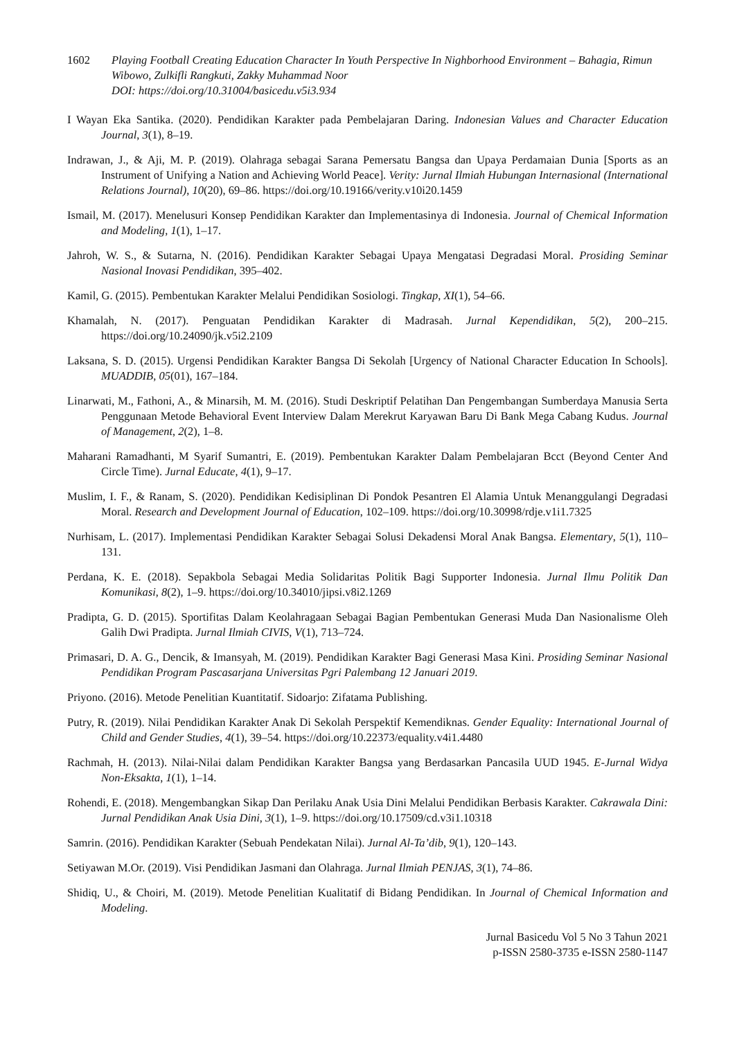1602 Playing Football Creating Education Character In Youth Perspective In Nighborhood Environment – Bahagia, Rimun Wibowo, Zulkifli Rangkuti, Zakky Muhammad Noor
DOI: https://doi.org/10.31004/basicedu.v5i3.934
I Wayan Eka Santika. (2020). Pendidikan Karakter pada Pembelajaran Daring. Indonesian Values and Character Education Journal, 3(1), 8–19.
Indrawan, J., & Aji, M. P. (2019). Olahraga sebagai Sarana Pemersatu Bangsa dan Upaya Perdamaian Dunia [Sports as an Instrument of Unifying a Nation and Achieving World Peace]. Verity: Jurnal Ilmiah Hubungan Internasional (International Relations Journal), 10(20), 69–86. https://doi.org/10.19166/verity.v10i20.1459
Ismail, M. (2017). Menelusuri Konsep Pendidikan Karakter dan Implementasinya di Indonesia. Journal of Chemical Information and Modeling, 1(1), 1–17.
Jahroh, W. S., & Sutarna, N. (2016). Pendidikan Karakter Sebagai Upaya Mengatasi Degradasi Moral. Prosiding Seminar Nasional Inovasi Pendidikan, 395–402.
Kamil, G. (2015). Pembentukan Karakter Melalui Pendidikan Sosiologi. Tingkap, XI(1), 54–66.
Khamalah, N. (2017). Penguatan Pendidikan Karakter di Madrasah. Jurnal Kependidikan, 5(2), 200–215. https://doi.org/10.24090/jk.v5i2.2109
Laksana, S. D. (2015). Urgensi Pendidikan Karakter Bangsa Di Sekolah [Urgency of National Character Education In Schools]. MUADDIB, 05(01), 167–184.
Linarwati, M., Fathoni, A., & Minarsih, M. M. (2016). Studi Deskriptif Pelatihan Dan Pengembangan Sumberdaya Manusia Serta Penggunaan Metode Behavioral Event Interview Dalam Merekrut Karyawan Baru Di Bank Mega Cabang Kudus. Journal of Management, 2(2), 1–8.
Maharani Ramadhanti, M Syarif Sumantri, E. (2019). Pembentukan Karakter Dalam Pembelajaran Bcct (Beyond Center And Circle Time). Jurnal Educate, 4(1), 9–17.
Muslim, I. F., & Ranam, S. (2020). Pendidikan Kedisiplinan Di Pondok Pesantren El Alamia Untuk Menanggulangi Degradasi Moral. Research and Development Journal of Education, 102–109. https://doi.org/10.30998/rdje.v1i1.7325
Nurhisam, L. (2017). Implementasi Pendidikan Karakter Sebagai Solusi Dekadensi Moral Anak Bangsa. Elementary, 5(1), 110–131.
Perdana, K. E. (2018). Sepakbola Sebagai Media Solidaritas Politik Bagi Supporter Indonesia. Jurnal Ilmu Politik Dan Komunikasi, 8(2), 1–9. https://doi.org/10.34010/jipsi.v8i2.1269
Pradipta, G. D. (2015). Sportifitas Dalam Keolahragaan Sebagai Bagian Pembentukan Generasi Muda Dan Nasionalisme Oleh Galih Dwi Pradipta. Jurnal Ilmiah CIVIS, V(1), 713–724.
Primasari, D. A. G., Dencik, & Imansyah, M. (2019). Pendidikan Karakter Bagi Generasi Masa Kini. Prosiding Seminar Nasional Pendidikan Program Pascasarjana Universitas Pgri Palembang 12 Januari 2019.
Priyono. (2016). Metode Penelitian Kuantitatif. Sidoarjo: Zifatama Publishing.
Putry, R. (2019). Nilai Pendidikan Karakter Anak Di Sekolah Perspektif Kemendiknas. Gender Equality: International Journal of Child and Gender Studies, 4(1), 39–54. https://doi.org/10.22373/equality.v4i1.4480
Rachmah, H. (2013). Nilai-Nilai dalam Pendidikan Karakter Bangsa yang Berdasarkan Pancasila UUD 1945. E-Jurnal Widya Non-Eksakta, 1(1), 1–14.
Rohendi, E. (2018). Mengembangkan Sikap Dan Perilaku Anak Usia Dini Melalui Pendidikan Berbasis Karakter. Cakrawala Dini: Jurnal Pendidikan Anak Usia Dini, 3(1), 1–9. https://doi.org/10.17509/cd.v3i1.10318
Samrin. (2016). Pendidikan Karakter (Sebuah Pendekatan Nilai). Jurnal Al-Ta’dib, 9(1), 120–143.
Setiyawan M.Or. (2019). Visi Pendidikan Jasmani dan Olahraga. Jurnal Ilmiah PENJAS, 3(1), 74–86.
Shidiq, U., & Choiri, M. (2019). Metode Penelitian Kualitatif di Bidang Pendidikan. In Journal of Chemical Information and Modeling.
Jurnal Basicedu Vol 5 No 3 Tahun 2021
p-ISSN 2580-3735 e-ISSN 2580-1147